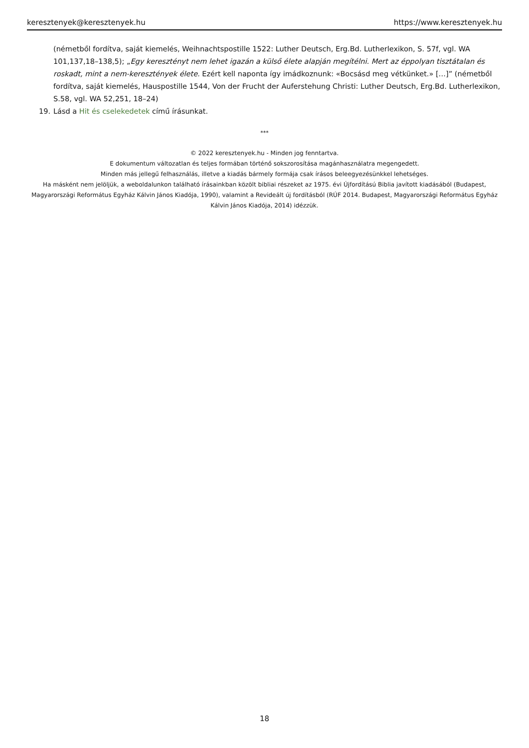keresztenyek@keresztenyek.hu https://www.keresztenyek.hu
(németből fordítva, saját kiemelés, Weihnachtspostille 1522: Luther Deutsch, Erg.Bd. Lutherlexikon, S. 57f, vgl. WA 101,137,18–138,5); „Egy keresztényt nem lehet igazán a külső élete alapján megítélni. Mert az éppolyan tisztátalan és roskadt, mint a nem-keresztények élete. Ezért kell naponta így imádkoznunk: «Bocsásd meg vétkünket.» […]” (németből fordítva, saját kiemelés, Hauspostille 1544, Von der Frucht der Auferstehung Christi: Luther Deutsch, Erg.Bd. Lutherlexikon, S.58, vgl. WA 52,251, 18–24)
19. Lásd a Hit és cselekedetek című írásunkat.
***
© 2022 keresztenyek.hu - Minden jog fenntartva.
E dokumentum változatlan és teljes formában történő sokszorosítása magánhasználatra megengedett.
Minden más jellegű felhasználás, illetve a kiadás bármely formája csak írásos beleegyezésünkkel lehetséges.
Ha másként nem jelöljük, a weboldalunkon található írásainkban közölt bibliai részeket az 1975. évi Újfordítású Biblia javított kiadásából (Budapest, Magyarországi Református Egyház Kálvin János Kiadója, 1990), valamint a Revideált új fordításból (RÚF 2014. Budapest, Magyarországi Református Egyház Kálvin János Kiadója, 2014) idézzük.
18